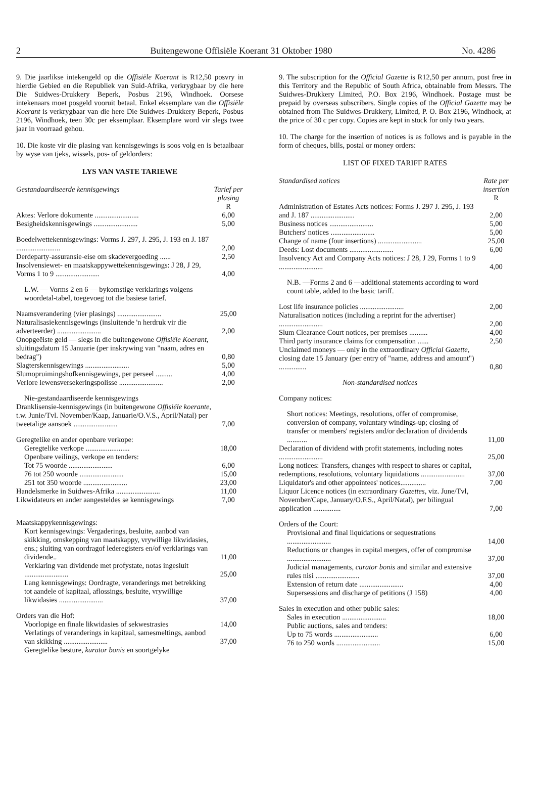2 Buitengewone Offisiële Koerant 31 Oktober 1980 No. 4286
9. Die jaarlikse intekengeld op die Offisiële Koerant is R12,50 posvry in hierdie Gebied en die Republiek van Suid-Afrika, verkrygbaar by die here Die Suidwes-Drukkery Beperk, Posbus 2196, Windhoek. Oorsese intekenaars moet posgeld vooruit betaal. Enkel eksemplare van die Offisiële Koerant is verkrygbaar van die here Die Suidwes-Drukkery Beperk, Posbus 2196, Windhoek, teen 30c per eksemplaar. Eksemplare word vir slegs twee jaar in voorraad gehou.
10. Die koste vir die plasing van kennisgewings is soos volg en is betaalbaar by wyse van tjeks, wissels, pos- of geldorders:
LYS VAN VASTE TARIEWE
| Gestandaardiseerde kennisgewings | Tarief per plasing R |
| Aktes: Verlore dokumente ........................ | 6,00 |
| Besigheidskennisgewings ........................ | 5,00 |
| Boedelwettekennisgewings: Vorms J. 297, J. 295, J. 193 en J. 187 ........................ | 2,00 |
| Derdeparty-assuransie-eise om skadevergoeding ...... | 2,50 |
| Insolvensiewet- en maatskappywettekennisgewings: J 28, J 29, Vorms 1 to 9 ........................ | 4,00 |
| L.W. — Vorms 2 en 6 — bykomstige verklarings volgens woordetal-tabel, toegevoeg tot die basiese tarief. | |
| Naamsverandering (vier plasings) ........................ | 25,00 |
| Naturalisasiekennisgewings (insluitende 'n herdruk vir die adverteerder) ........................ | 2,00 |
| Onopgeëiste geld — slegs in die buitengewone Offisiële Koerant , sluitingsdatum 15 Januarie (per inskrywing van "naam, adres en bedrag") | 0,80 |
| Slagterskennisgewings ........................ | 5,00 |
| Slumopruimingshofkennisgewings, per perseel ......... | 4,00 |
| Verlore lewensversekeringspolisse ........................ | 2,00 |
| Nie-gestandaardiseerde kennisgewings | |
| Dranklisensie-kennisgewings (in buitengewone Offisiële koerante , t.w. Junie/Tvl. November/Kaap, Januarie/O.V.S., April/Natal) per tweetalige aansoek ........................ | 7,00 |
| Geregtelike en ander openbare verkope: | |
| Geregtelike verkope ........................ | 18,00 |
| Openbare veilings, verkope en tenders: | |
| Tot 75 woorde ........................ | 6,00 |
| 76 tot 250 woorde ........................ | 15,00 |
| 251 tot 350 woorde ........................ | 23,00 |
| Handelsmerke in Suidwes-Afrika ........................ | 11,00 |
| Likwidateurs en ander aangesteldes se kennisgewings | 7,00 |
| Maatskappykennisgewings: | |
| Kort kennisgewings: Vergaderings, besluite, aanbod van skikking, omskepping van maatskappy, vrywillige likwidasies, ens.; sluiting van oordragof lederegisters en/of verklarings van dividende.. | 11,00 |
| Verklaring van dividende met profystate, notas ingesluit ........................ | 25,00 |
| Lang kennisgewings: Oordragte, veranderings met betrekking tot aandele of kapitaal, aflossings, besluite, vrywillige likwidasies ........................ | 37,00 |
| Orders van die Hof: | |
| Voorlopige en finale likwidasies of sekwestrasies | 14,00 |
| Verlatings of veranderings in kapitaal, samesmeltings, aanbod van skikking ........................ | 37,00 |
| Geregtelike besture, kurator bonis en soortgelyke | |
9. The subscription for the Official Gazette is R12,50 per annum, post free in this Territory and the Republic of South Africa, obtainable from Messrs. The Suidwes-Drukkery Limited, P.O. Box 2196, Windhoek. Postage must be prepaid by overseas subscribers. Single copies of the Official Gazette may be obtained from The Suidwes-Drukkery, Limited, P. O. Box 2196, Windhoek, at the price of 30 c per copy. Copies are kept in stock for only two years.
10. The charge for the insertion of notices is as follows and is payable in the form of cheques, bills, postal or money orders:
LIST OF FIXED TARIFF RATES
| Standardised notices | Rate per insertion R |
| Administration of Estates Acts notices: Forms J. 297 J. 295, J. 193 and J. 187 ........................ | 2,00 |
| Business notices ........................ | 5,00 |
| Butchers' notices ........................ | 5,00 |
| Change of name (four insertions) ........................ | 25,00 |
| Deeds: Lost documents ........................ | 6,00 |
| Insolvency Act and Company Acts notices: J 28, J 29, Forms 1 to 9 ........................ | 4,00 |
| N.B. —Forms 2 and 6 —additional statements according to word count table, added to the basic tariff. | |
| Lost life insurance policies ........................ | 2,00 |
| Naturalisation notices (including a reprint for the advertiser) ........................ | 2,00 |
| Slum Clearance Court notices, per premises .......... | 4,00 |
| Third party insurance claims for compensation ...... | 2,50 |
| Unclaimed moneys — only in the extraordinary Official Gazette , closing date 15 January (per entry of "name, address and amount") ............... | 0,80 |
| Non-standardised notices | |
| Company notices: | |
| Short notices: Meetings, resolutions, offer of compromise, conversion of company, voluntary windings-up; closing of transfer or members' registers and/or declaration of dividends ........... | 11,00 |
| Declaration of dividend with profit statements, including notes ........................ | 25,00 |
| Long notices: Transfers, changes with respect to shares or capital, redemptions, resolutions, voluntary liquidations ........................ | 37,00 |
| Liquidator's and other appointees' notices.............. | 7,00 |
| Liquor Licence notices (in extraordinary Gazettes , viz. June/Tvl, November/Cape, January/O.F.S., April/Natal), per bilingual application ............... | 7,00 |
| Orders of the Court: | |
| Provisional and final liquidations or sequestrations ........................ | 14,00 |
| Reductions or changes in capital mergers, offer of compromise ........................ | 37,00 |
| Judicial managements, curator bonis and similar and extensive rules nisi ........................ | 37,00 |
| Extension of return date ........................ | 4,00 |
| Supersessions and discharge of petitions (J 158) | 4,00 |
| Sales in execution and other public sales: | |
| Sales in execution ........................ | 18,00 |
| Public auctions, sales and tenders: | |
| Up to 75 words ........................ | 6,00 |
| 76 to 250 words ........................ | 15,00 |